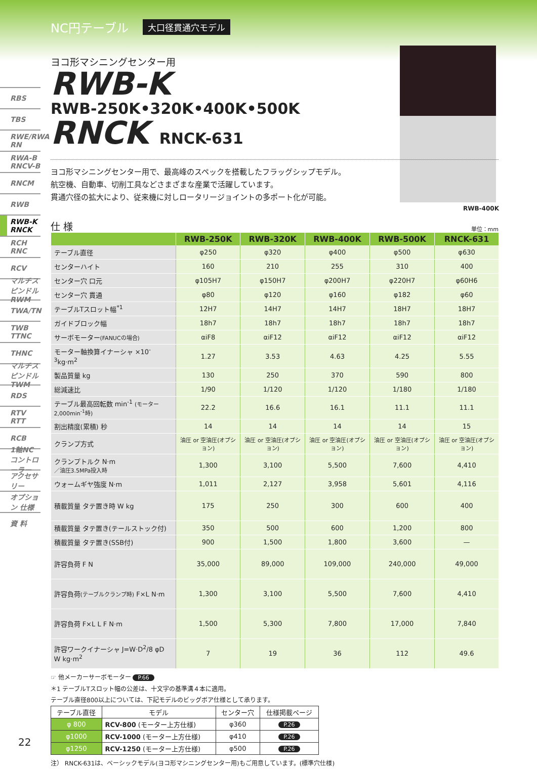NC円テーブル 大口径貫通穴モデル
RWB-400K
RBS
TBS
RWE/RWA RN
RWA-B RNCV-B
RNCM
RWB
RWB-K RNCK
RCH RNC
RCV
マルチスピンドル RWM
TWA/TN
TWB TTNC
THNC
マルチスピンドル TWM
RDS
RTV RTT
RCB
1軸NC コントローラー
アクセサリー
オプション 仕様
資 料
ヨコ形マシニングセンター用
RWB-K
RWB-250K•320K•400K•500K
RNCK RNCK-631
ヨコ形マシニングセンター用で、最高峰のスペックを搭載したフラッグシップモデル。
航空機、自動車、切削工具などさまざまな産業で活躍しています。
貫通穴径の拡大により、従来機に対しロータリージョイントの多ポート化が可能。
仕 様 単位：mm
| | RWB-250K | RWB-320K | RWB-400K | RWB-500K | RNCK-631 |
| --- | --- | --- | --- | --- | --- |
| テーブル直径 | φ250 | φ320 | φ400 | φ500 | φ630 |
| センターハイト | 160 | 210 | 255 | 310 | 400 |
| センター穴 口元 | φ105H7 | φ150H7 | φ200H7 | φ220H7 | φ60H6 |
| センター穴 貫通 | φ80 | φ120 | φ160 | φ182 | φ60 |
| テーブルTスロット幅<sup>*1</sup> | 12H7 | 14H7 | 14H7 | 18H7 | 18H7 |
| ガイドブロック幅 | 18h7 | 18h7 | 18h7 | 18h7 | 18h7 |
| サーボモーター (FANUCの場合) | αiF8 | αiF12 | αiF12 | αiF12 | αiF12 |
| モーター軸換算イナーシャ ×10<sup>-3</sup>kg·m<sup>2</sup> | 1.27 | 3.53 | 4.63 | 4.25 | 5.55 |
| 製品質量 kg | 130 | 250 | 370 | 590 | 800 |
| 総減速比 | 1/90 | 1/120 | 1/120 | 1/180 | 1/180 |
| テーブル最高回転数 min<sup>-1</sup> (モーター2,000min<sup>-1</sup>時) | 22.2 | 16.6 | 16.1 | 11.1 | 11.1 |
| 割出精度(累積) 秒 | 14 | 14 | 14 | 14 | 15 |
| クランプ方式 | 油圧 or 空油圧(オプション) | 油圧 or 空油圧(オプション) | 油圧 or 空油圧(オプション) | 油圧 or 空油圧(オプション) | 油圧 or 空油圧(オプション) |
| クランプトルク N·m ／油圧3.5MPa投入時 | 1,300 | 3,100 | 5,500 | 7,600 | 4,410 |
| ウォームギヤ強度 N·m | 1,011 | 2,127 | 3,958 | 5,601 | 4,116 |
| 積載質量 タテ置き時 W kg | 175 | 250 | 300 | 600 | 400 |
| 積載質量 タテ置き(テールストック付) | 350 | 500 | 600 | 1,200 | 800 |
| 積載質量 タテ置き(SSB付) | 900 | 1,500 | 1,800 | 3,600 | — |
| 許容負荷 F N | 35,000 | 89,000 | 109,000 | 240,000 | 49,000 |
| 許容負荷 (テーブルクランプ時) F×L N·m | 1,300 | 3,100 | 5,500 | 7,600 | 4,410 |
| 許容負荷 F×L L F N·m | 1,500 | 5,300 | 7,800 | 17,000 | 7,840 |
| 許容ワークイナーシャ J=W·D<sup>2</sup>/8 φD W kg·m<sup>2</sup> | 7 | 19 | 36 | 112 | 49.6 |
☞ 他メーカーサーボモーター P.66
＊1 テーブルTスロット幅の公差は、十文字の基準溝４本に適用。
テーブル直径800以上については、下記モデルのビッグボア仕様として承ります。
| テーブル直径 | モデル | センター穴 | 仕様掲載ページ |
| --- | --- | --- | --- |
| φ 800 | RCV-800 (モーター上方仕様) | φ360 | P.26 |
| φ1000 | RCV-1000 (モーター上方仕様) | φ410 | P.26 |
| φ1250 | RCV-1250 (モーター上方仕様) | φ500 | P.26 |
注） RNCK-631は、ベーシックモデル(ヨコ形マシニングセンター用)もご用意しています。(標準穴仕様)
22